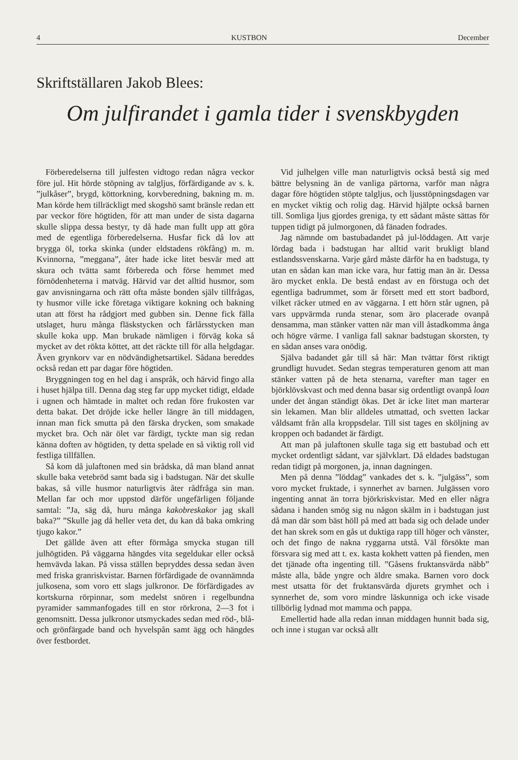4 KUSTBON December
Skriftställaren Jakob Blees:
Om julfirandet i gamla tider i svenskbygden
Förberedelserna till julfesten vidtogo redan några veckor före jul. Hit hörde stöpning av talgljus, förfärdigande av s. k. ”julkåser”, brygd, köttorkning, korvberedning, bakning m. m. Man körde hem tillräckligt med skogshö samt bränsle redan ett par veckor före högtiden, för att man under de sista dagarna skulle slippa dessa bestyr, ty då hade man fullt upp att göra med de egentliga förberedelserna. Husfar fick då lov att brygga öl, torka skinka (under eldstadens rökfång) m. m. Kvinnorna, ”meggana”, åter hade icke litet besvär med att skura och tvätta samt förbereda och förse hemmet med förnödenheterna i matväg. Härvid var det alltid husmor, som gav anvisningarna och rätt ofta måste bonden själv tillfrågas, ty husmor ville icke företaga viktigare kokning och bakning utan att först ha rådgjort med gubben sin. Denne fick fälla utslaget, huru många fläskstycken och fårlårsstycken man skulle koka upp. Man brukade nämligen i förväg koka så mycket av det rökta köttet, att det räckte till för alla helgdagar. Även grynkorv var en nödvändighetsartikel. Sådana bereddes också redan ett par dagar före högtiden.
Bryggningen tog en hel dag i anspråk, och härvid fingo alla i huset hjälpa till. Denna dag steg far upp mycket tidigt, eldade i ugnen och hämtade in maltet och redan före frukosten var detta bakat. Det dröjde icke heller längre än till middagen, innan man fick smutta på den färska drycken, som smakade mycket bra. Och när ölet var färdigt, tyckte man sig redan känna doften av högtiden, ty detta spelade en så viktig roll vid festliga tillfällen.
Så kom då julaftonen med sin brådska, då man bland annat skulle baka vetebröd samt bada sig i badstugan. När det skulle bakas, så ville husmor naturligtvis åter rådfråga sin man. Mellan far och mor uppstod därför ungefärligen följande samtal: ”Ja, säg då, huru många kakobreskakor jag skall baka?” ”Skulle jag då heller veta det, du kan då baka omkring tjugo kakor.”
Det gällde även att efter förmåga smycka stugan till julhögtiden. På väggarna hängdes vita segeldukar eller också hemvävda lakan. På vissa ställen bepryddes dessa sedan även med friska granriskvistar. Barnen förfärdigade de ovannämnda julkosena, som voro ett slags julkronor. De förfärdigades av kortskurna rörpinnar, som medelst snören i regelbundna pyramider sammanfogades till en stor rörkrona, 2—3 fot i genomsnitt. Dessa julkronor utsmyckades sedan med röd-, blå- och grönfärgade band och hyvelspån samt ägg och hängdes över festbordet.
Vid julhelgen ville man naturligtvis också bestå sig med bättre belysning än de vanliga pärtorna, varför man några dagar före högtiden stöpte talgljus, och ljusstöpningsdagen var en mycket viktig och rolig dag. Härvid hjälpte också barnen till. Somliga ljus gjordes greniga, ty ett sådant måste sättas för tuppen tidigt på julmorgonen, då fänaden fodrades.
Jag nämnde om bastubadandet på jul-löddagen. Att varje lördag bada i badstugan har alltid varit brukligt bland estlandssvenskarna. Varje gård måste därför ha en badstuga, ty utan en sådan kan man icke vara, hur fattig man än är. Dessa äro mycket enkla. De bestå endast av en förstuga och det egentliga badrummet, som är försett med ett stort badbord, vilket räcker utmed en av väggarna. I ett hörn står ugnen, på vars uppvärmda runda stenar, som äro placerade ovanpå densamma, man stänker vatten när man vill åstadkomma ånga och högre värme. I vanliga fall saknar badstugan skorsten, ty en sådan anses vara onödig.
Själva badandet går till så här: Man tvättar först riktigt grundligt huvudet. Sedan stegras temperaturen genom att man stänker vatten på de heta stenarna, varefter man tager en björklövskvast och med denna basar sig ordentligt ovanpå loan under det ångan ständigt ökas. Det är icke litet man marterar sin lekamen. Man blir alldeles utmattad, och svetten lackar våldsamt från alla kroppsdelar. Till sist tages en sköljning av kroppen och badandet är färdigt.
Att man på julaftonen skulle taga sig ett bastubad och ett mycket ordentligt sådant, var självklart. Då eldades badstugan redan tidigt på morgonen, ja, innan dagningen.
Men på denna ”löddag” vankades det s. k. ”julgäss”, som voro mycket fruktade, i synnerhet av barnen. Julgässen voro ingenting annat än torra björkriskvistar. Med en eller några sådana i handen smög sig nu någon skälm in i badstugan just då man där som bäst höll på med att bada sig och delade under det han skrek som en gås ut duktiga rapp till höger och vänster, och det fingo de nakna ryggarna utstå. Väl försökte man försvara sig med att t. ex. kasta kokhett vatten på fienden, men det tjänade ofta ingenting till. ”Gåsens fruktansvärda näbb” måste alla, både yngre och äldre smaka. Barnen voro dock mest utsatta för det fruktansvärda djurets grymhet och i synnerhet de, som voro mindre läskunniga och icke visade tillbörlig lydnad mot mamma och pappa.
Emellertid hade alla redan innan middagen hunnit bada sig, och inne i stugan var också allt